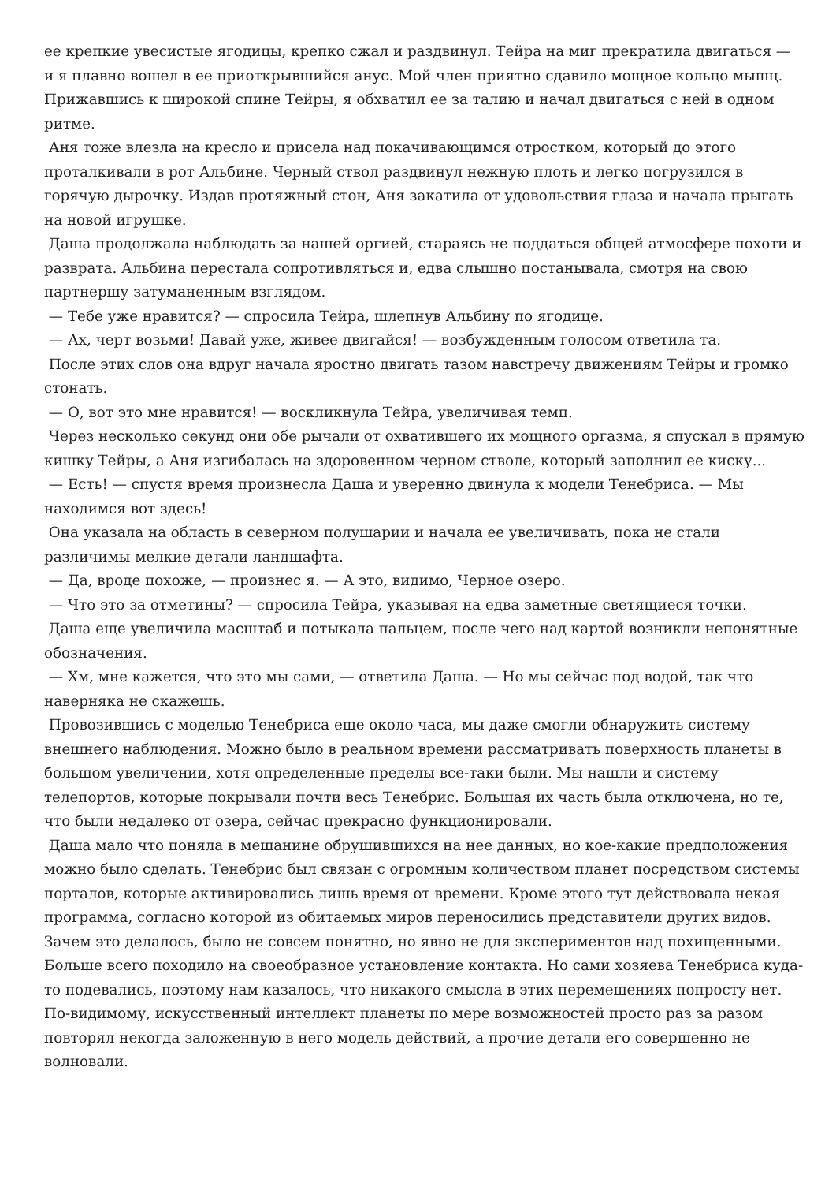ее крепкие увесистые ягодицы, крепко сжал и раздвинул. Тейра на миг прекратила двигаться — и я плавно вошел в ее приоткрывшийся анус. Мой член приятно сдавило мощное кольцо мышц. Прижавшись к широкой спине Тейры, я обхватил ее за талию и начал двигаться с ней в одном ритме.
Аня тоже влезла на кресло и присела над покачивающимся отростком, который до этого проталкивали в рот Альбине. Черный ствол раздвинул нежную плоть и легко погрузился в горячую дырочку. Издав протяжный стон, Аня закатила от удовольствия глаза и начала прыгать на новой игрушке.
Даша продолжала наблюдать за нашей оргией, стараясь не поддаться общей атмосфере похоти и разврата. Альбина перестала сопротивляться и, едва слышно постанывала, смотря на свою партнершу затуманенным взглядом.
— Тебе уже нравится? — спросила Тейра, шлепнув Альбину по ягодице.
— Ах, черт возьми! Давай уже, живее двигайся! — возбужденным голосом ответила та.
После этих слов она вдруг начала яростно двигать тазом навстречу движениям Тейры и громко стонать.
— О, вот это мне нравится! — воскликнула Тейра, увеличивая темп.
Через несколько секунд они обе рычали от охватившего их мощного оргазма, я спускал в прямую кишку Тейры, а Аня изгибалась на здоровенном черном стволе, который заполнил ее киску...
— Есть! — спустя время произнесла Даша и уверенно двинула к модели Тенебриса. — Мы находимся вот здесь!
Она указала на область в северном полушарии и начала ее увеличивать, пока не стали различимы мелкие детали ландшафта.
— Да, вроде похоже, — произнес я. — А это, видимо, Черное озеро.
— Что это за отметины? — спросила Тейра, указывая на едва заметные светящиеся точки.
Даша еще увеличила масштаб и потыкала пальцем, после чего над картой возникли непонятные обозначения.
— Хм, мне кажется, что это мы сами, — ответила Даша. — Но мы сейчас под водой, так что наверняка не скажешь.
Провозившись с моделью Тенебриса еще около часа, мы даже смогли обнаружить систему внешнего наблюдения. Можно было в реальном времени рассматривать поверхность планеты в большом увеличении, хотя определенные пределы все-таки были. Мы нашли и систему телепортов, которые покрывали почти весь Тенебрис. Большая их часть была отключена, но те, что были недалеко от озера, сейчас прекрасно функционировали.
Даша мало что поняла в мешанине обрушившихся на нее данных, но кое-какие предположения можно было сделать. Тенебрис был связан с огромным количеством планет посредством системы порталов, которые активировались лишь время от времени. Кроме этого тут действовала некая программа, согласно которой из обитаемых миров переносились представители других видов. Зачем это делалось, было не совсем понятно, но явно не для экспериментов над похищенными. Больше всего походило на своеобразное установление контакта. Но сами хозяева Тенебриса куда-то подевались, поэтому нам казалось, что никакого смысла в этих перемещениях попросту нет. По-видимому, искусственный интеллект планеты по мере возможностей просто раз за разом повторял некогда заложенную в него модель действий, а прочие детали его совершенно не волновали.